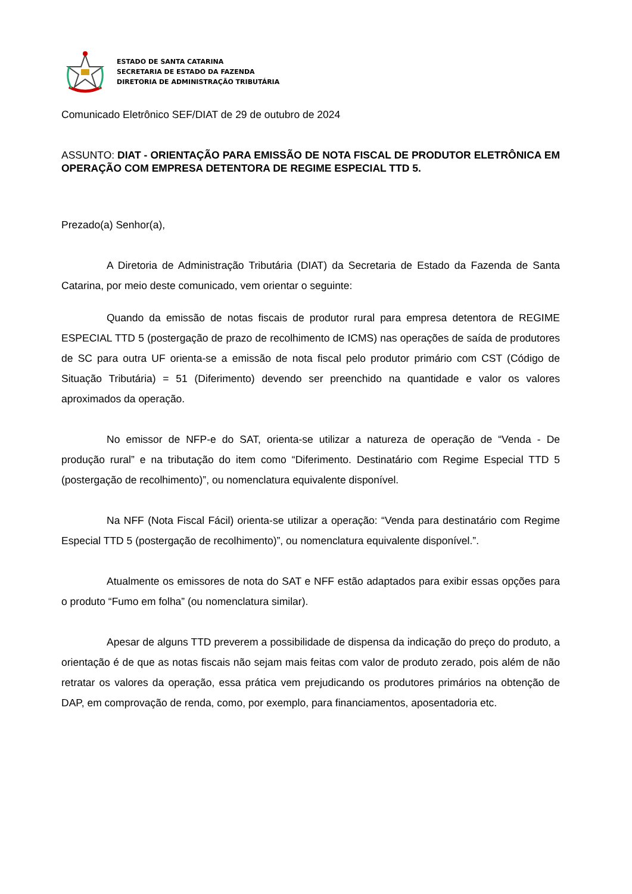ESTADO DE SANTA CATARINA
SECRETARIA DE ESTADO DA FAZENDA
DIRETORIA DE ADMINISTRAÇÃO TRIBUTÁRIA
Comunicado Eletrônico SEF/DIAT de 29 de outubro de 2024
ASSUNTO: DIAT - ORIENTAÇÃO PARA EMISSÃO DE NOTA FISCAL DE PRODUTOR ELETRÔNICA EM OPERAÇÃO COM EMPRESA DETENTORA DE REGIME ESPECIAL TTD 5.
Prezado(a) Senhor(a),
A Diretoria de Administração Tributária (DIAT) da Secretaria de Estado da Fazenda de Santa Catarina, por meio deste comunicado, vem orientar o seguinte:
Quando da emissão de notas fiscais de produtor rural para empresa detentora de REGIME ESPECIAL TTD 5 (postergação de prazo de recolhimento de ICMS) nas operações de saída de produtores de SC para outra UF orienta-se a emissão de nota fiscal pelo produtor primário com CST (Código de Situação Tributária) = 51 (Diferimento) devendo ser preenchido na quantidade e valor os valores aproximados da operação.
No emissor de NFP-e do SAT, orienta-se utilizar a natureza de operação de “Venda - De produção rural” e na tributação do item como “Diferimento. Destinatário com Regime Especial TTD 5 (postergação de recolhimento)”, ou nomenclatura equivalente disponível.
Na NFF (Nota Fiscal Fácil) orienta-se utilizar a operação: “Venda para destinatário com Regime Especial TTD 5 (postergação de recolhimento)”, ou nomenclatura equivalente disponível.”.
Atualmente os emissores de nota do SAT e NFF estão adaptados para exibir essas opções para o produto “Fumo em folha” (ou nomenclatura similar).
Apesar de alguns TTD preverem a possibilidade de dispensa da indicação do preço do produto, a orientação é de que as notas fiscais não sejam mais feitas com valor de produto zerado, pois além de não retratar os valores da operação, essa prática vem prejudicando os produtores primários na obtenção de DAP, em comprovação de renda, como, por exemplo, para financiamentos, aposentadoria etc.